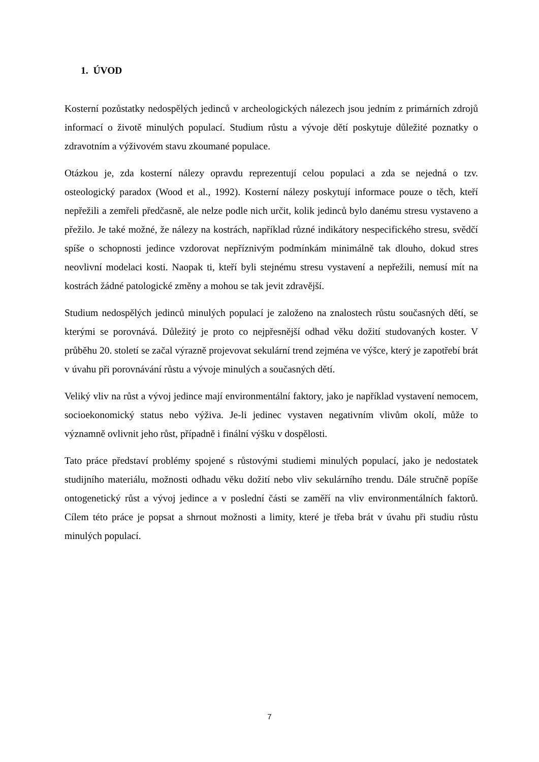1. ÚVOD
Kosterní pozůstatky nedospělých jedinců v archeologických nálezech jsou jedním z primárních zdrojů informací o životě minulých populací. Studium růstu a vývoje dětí poskytuje důležité poznatky o zdravotním a výživovém stavu zkoumané populace.
Otázkou je, zda kosterní nálezy opravdu reprezentují celou populaci a zda se nejedná o tzv. osteologický paradox (Wood et al., 1992). Kosterní nálezy poskytují informace pouze o těch, kteří nepřežili a zemřeli předčasně, ale nelze podle nich určit, kolik jedinců bylo danému stresu vystaveno a přežilo. Je také možné, že nálezy na kostrách, například různé indikátory nespecifického stresu, svědčí spíše o schopnosti jedince vzdorovat nepříznivým podmínkám minimálně tak dlouho, dokud stres neovlivní modelaci kosti. Naopak ti, kteří byli stejnému stresu vystavení a nepřežili, nemusí mít na kostrách žádné patologické změny a mohou se tak jevit zdravější.
Studium nedospělých jedinců minulých populací je založeno na znalostech růstu současných dětí, se kterými se porovnává. Důležitý je proto co nejpřesnější odhad věku dožití studovaných koster. V průběhu 20. století se začal výrazně projevovat sekulární trend zejména ve výšce, který je zapotřebí brát v úvahu při porovnávání růstu a vývoje minulých a současných dětí.
Veliký vliv na růst a vývoj jedince mají environmentální faktory, jako je například vystavení nemocem, socioekonomický status nebo výživa. Je-li jedinec vystaven negativním vlivům okolí, může to významně ovlivnit jeho růst, případně i finální výšku v dospělosti.
Tato práce představí problémy spojené s růstovými studiemi minulých populací, jako je nedostatek studijního materiálu, možnosti odhadu věku dožití nebo vliv sekulárního trendu. Dále stručně popíše ontogenetický růst a vývoj jedince a v poslední části se zaměří na vliv environmentálních faktorů. Cílem této práce je popsat a shrnout možnosti a limity, které je třeba brát v úvahu při studiu růstu minulých populací.
7